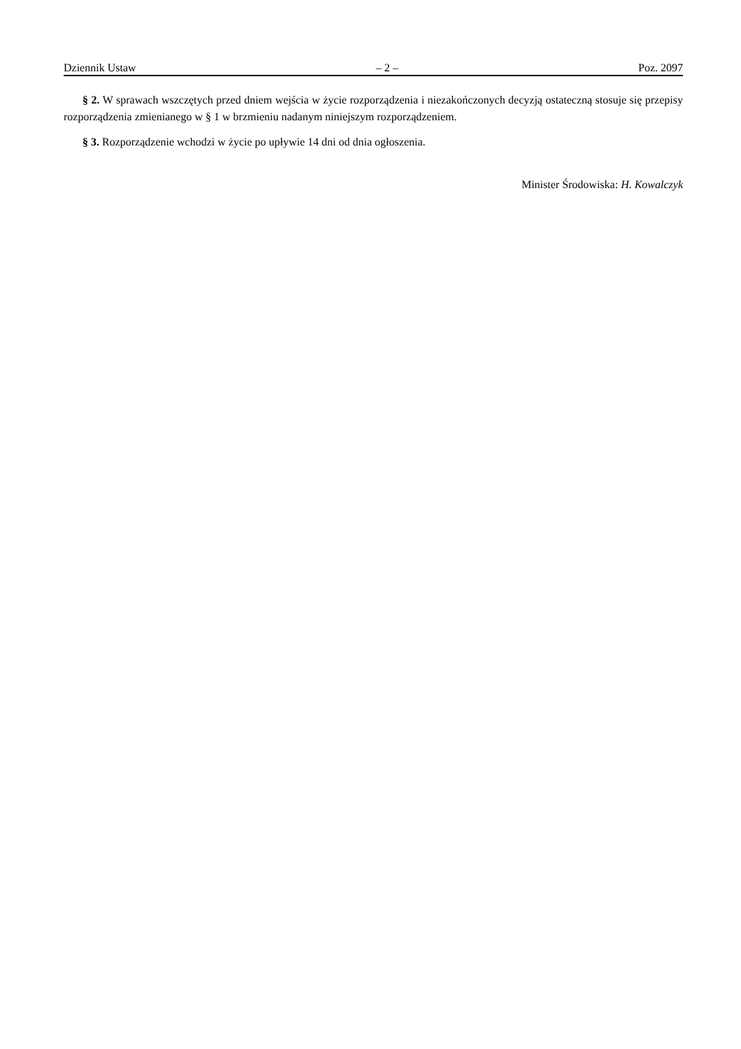Dziennik Ustaw – 2 – Poz. 2097
§ 2. W sprawach wszczętych przed dniem wejścia w życie rozporządzenia i niezakończonych decyzją ostateczną stosuje się przepisy rozporządzenia zmienianego w § 1 w brzmieniu nadanym niniejszym rozporządzeniem.
§ 3. Rozporządzenie wchodzi w życie po upływie 14 dni od dnia ogłoszenia.
Minister Środowiska: H. Kowalczyk